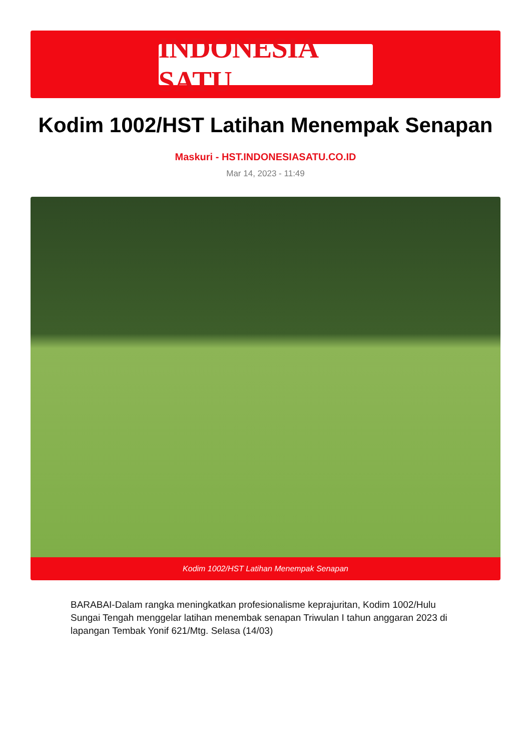INDONESIA SATU
Kodim 1002/HST Latihan Menempak Senapan
Maskuri - HST.INDONESIASATU.CO.ID
Mar 14, 2023 - 11:49
Kodim 1002/HST Latihan Menempak Senapan
BARABAI-Dalam rangka meningkatkan profesionalisme keprajuritan, Kodim 1002/Hulu Sungai Tengah menggelar latihan menembak senapan Triwulan I tahun anggaran 2023 di lapangan Tembak Yonif 621/Mtg. Selasa (14/03)